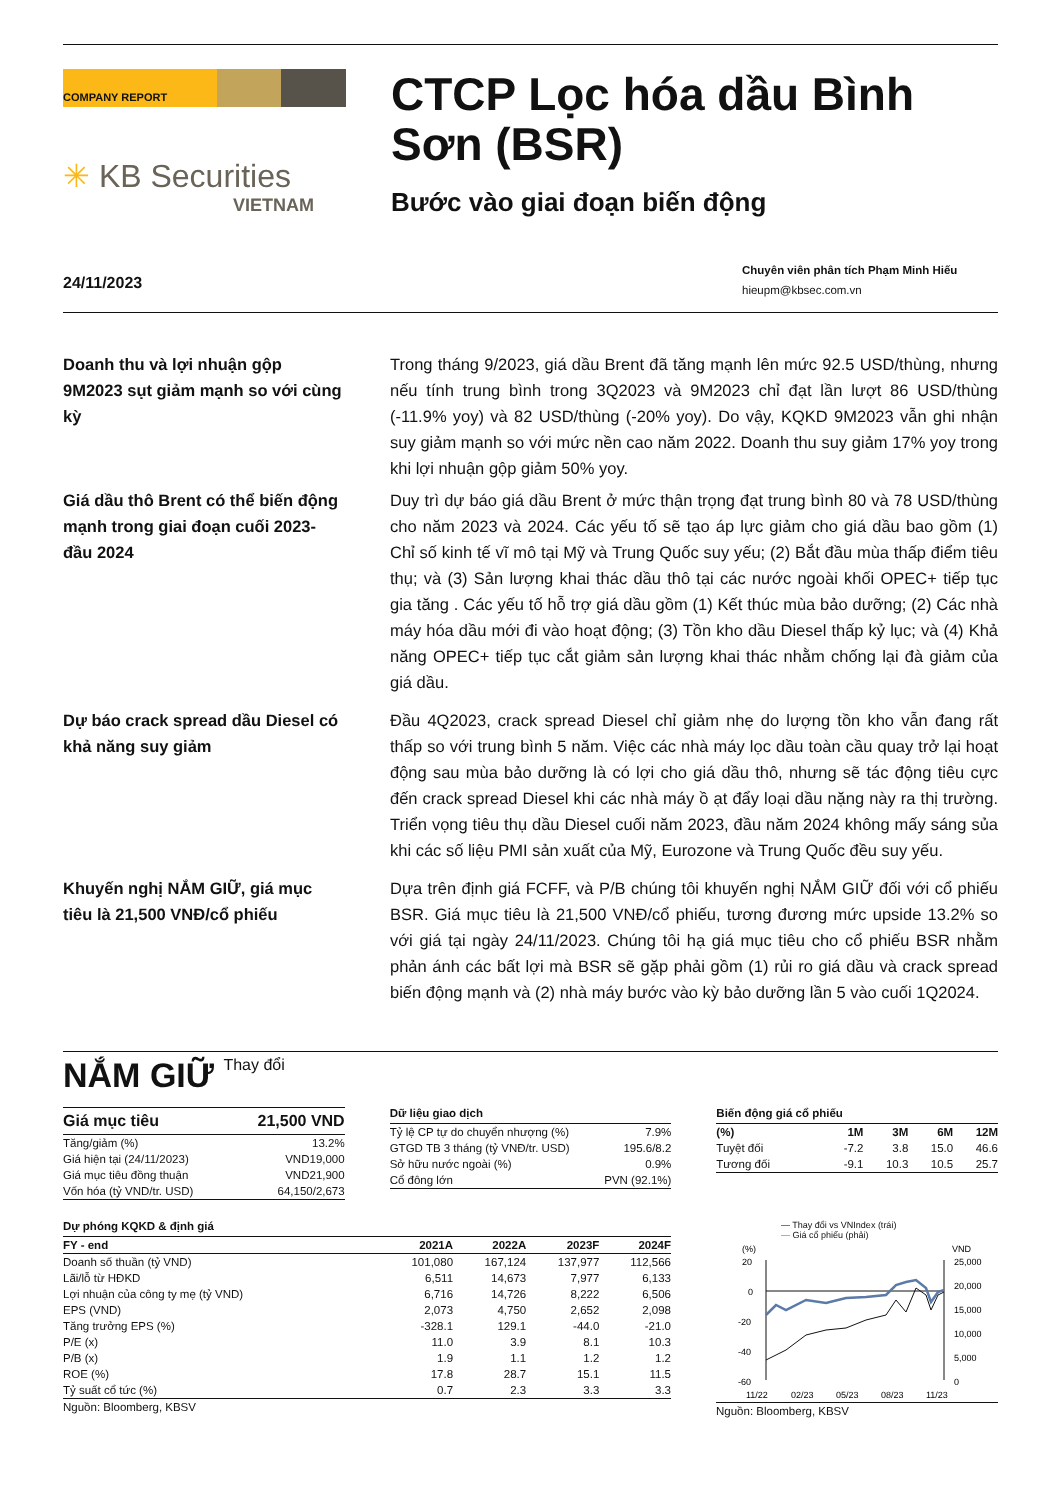COMPANY REPORT
✳ KB Securities
VIETNAM
CTCP Lọc hóa dầu Bình Sơn (BSR)
Bước vào giai đoạn biến động
24/11/2023
Chuyên viên phân tích Phạm Minh Hiếu
hieupm@kbsec.com.vn
Doanh thu và lợi nhuận gộp 9M2023 sụt giảm mạnh so với cùng kỳ
Trong tháng 9/2023, giá dầu Brent đã tăng mạnh lên mức 92.5 USD/thùng, nhưng nếu tính trung bình trong 3Q2023 và 9M2023 chỉ đạt lần lượt 86 USD/thùng (-11.9% yoy) và 82 USD/thùng (-20% yoy). Do vậy, KQKD 9M2023 vẫn ghi nhận suy giảm mạnh so với mức nền cao năm 2022. Doanh thu suy giảm 17% yoy trong khi lợi nhuận gộp giảm 50% yoy.
Giá dầu thô Brent có thể biến động mạnh trong giai đoạn cuối 2023-đầu 2024
Duy trì dự báo giá dầu Brent ở mức thận trọng đạt trung bình 80 và 78 USD/thùng cho năm 2023 và 2024. Các yếu tố sẽ tạo áp lực giảm cho giá dầu bao gồm (1) Chỉ số kinh tế vĩ mô tại Mỹ và Trung Quốc suy yếu; (2) Bắt đầu mùa thấp điểm tiêu thụ; và (3) Sản lượng khai thác dầu thô tại các nước ngoài khối OPEC+ tiếp tục gia tăng . Các yếu tố hỗ trợ giá dầu gồm (1) Kết thúc mùa bảo dưỡng; (2) Các nhà máy hóa dầu mới đi vào hoạt động; (3) Tồn kho dầu Diesel thấp kỷ lục; và (4) Khả năng OPEC+ tiếp tục cắt giảm sản lượng khai thác nhằm chống lại đà giảm của giá dầu.
Dự báo crack spread dầu Diesel có khả năng suy giảm
Đầu 4Q2023, crack spread Diesel chỉ giảm nhẹ do lượng tồn kho vẫn đang rất thấp so với trung bình 5 năm. Việc các nhà máy lọc dầu toàn cầu quay trở lại hoạt động sau mùa bảo dưỡng là có lợi cho giá dầu thô, nhưng sẽ tác động tiêu cực đến crack spread Diesel khi các nhà máy ồ ạt đẩy loại dầu nặng này ra thị trường. Triển vọng tiêu thụ dầu Diesel cuối năm 2023, đầu năm 2024 không mấy sáng sủa khi các số liệu PMI sản xuất của Mỹ, Eurozone và Trung Quốc đều suy yếu.
Khuyến nghị NẮM GIỮ, giá mục tiêu là 21,500 VNĐ/cổ phiếu
Dựa trên định giá FCFF, và P/B chúng tôi khuyến nghị NẮM GIỮ đối với cổ phiếu BSR. Giá mục tiêu là 21,500 VNĐ/cổ phiếu, tương đương mức upside 13.2% so với giá tại ngày 24/11/2023. Chúng tôi hạ giá mục tiêu cho cổ phiếu BSR nhằm phản ánh các bất lợi mà BSR sẽ gặp phải gồm (1) rủi ro giá dầu và crack spread biến động mạnh và (2) nhà máy bước vào kỳ bảo dưỡng lần 5 vào cuối 1Q2024.
NẮM GIỮ Thay đổi
| Giá mục tiêu | 21,500 VND |
| --- | --- |
| Tăng/giảm (%) | 13.2% |
| Giá hiện tại (24/11/2023) | VND19,000 |
| Giá mục tiêu đồng thuận | VND21,900 |
| Vốn hóa (tỷ VND/tr. USD) | 64,150/2,673 |
Dữ liệu giao dịch
| Tỷ lệ CP tự do chuyển nhượng (%) | 7.9% |
| GTGD TB 3 tháng (tỷ VNĐ/tr. USD) | 195.6/8.2 |
| Sở hữu nước ngoài (%) | 0.9% |
| Cổ đông lớn | PVN (92.1%) |
Biến động giá cổ phiếu
| (%) | 1M | 3M | 6M | 12M |
| --- | --- | --- | --- | --- |
| Tuyệt đối | -7.2 | 3.8 | 15.0 | 46.6 |
| Tương đối | -9.1 | 10.3 | 10.5 | 25.7 |
Dự phóng KQKD & định giá
| FY - end | 2021A | 2022A | 2023F | 2024F |
| --- | --- | --- | --- | --- |
| Doanh số thuần (tỷ VND) | 101,080 | 167,124 | 137,977 | 112,566 |
| Lãi/lỗ từ HĐKD | 6,511 | 14,673 | 7,977 | 6,133 |
| Lợi nhuận của công ty mẹ (tỷ VND) | 6,716 | 14,726 | 8,222 | 6,506 |
| EPS (VND) | 2,073 | 4,750 | 2,652 | 2,098 |
| Tăng trưởng EPS (%) | -328.1 | 129.1 | -44.0 | -21.0 |
| P/E (x) | 11.0 | 3.9 | 8.1 | 10.3 |
| P/B (x) | 1.9 | 1.1 | 1.2 | 1.2 |
| ROE (%) | 17.8 | 28.7 | 15.1 | 11.5 |
| Tỷ suất cổ tức (%) | 0.7 | 2.3 | 3.3 | 3.3 |
Nguồn: Bloomberg, KBSV
— Thay đổi vs VNIndex (trái)
— Giá cổ phiếu (phải)
(%)
VND
20
0
-20
-40
-60
25,000
20,000
15,000
10,000
5,000
0
11/22
02/23
05/23
08/23
11/23
Nguồn: Bloomberg, KBSV